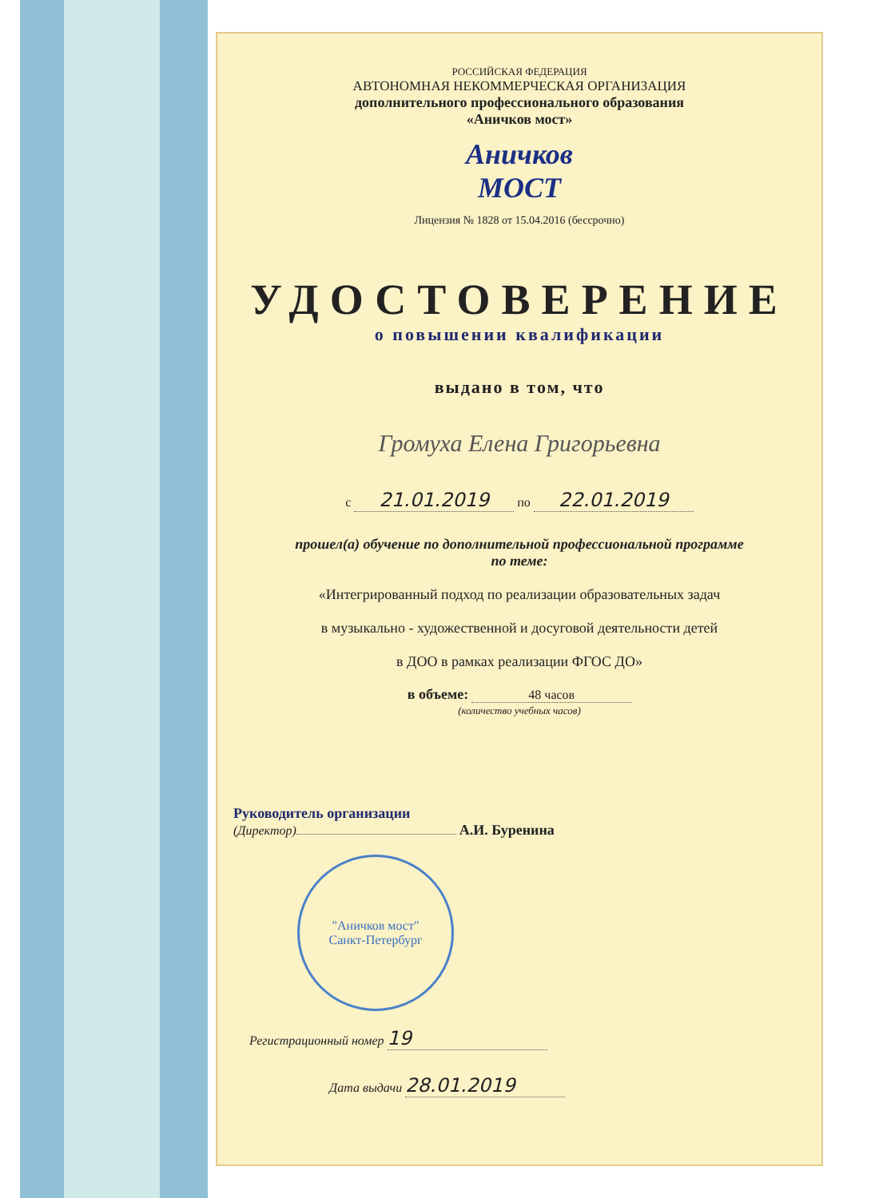РОССИЙСКАЯ ФЕДЕРАЦИЯ
АВТОНОМНАЯ НЕКОММЕРЧЕСКАЯ ОРГАНИЗАЦИЯ
дополнительного профессионального образования
«Аничков мост»
Аничков
МОСТ
Лицензия № 1828 от 15.04.2016 (бессрочно)
УДОСТОВЕРЕНИЕ
о повышении квалификации
выдано в том, что
Громуха Елена Григорьевна
с 21.01.2019 по 22.01.2019
прошел(а) обучение по дополнительной профессиональной программе
по теме:
«Интегрированный подход по реализации образовательных задач
в музыкально - художественной и досуговой деятельности детей
в ДОО в рамках реализации ФГОС ДО»
в объеме: 48 часов
(количество учебных часов)
Руководитель организации
(Директор) А.И. Буренина
"Аничков мост"
Санкт-Петербург
Регистрационный номер 19
Дата выдачи 28.01.2019